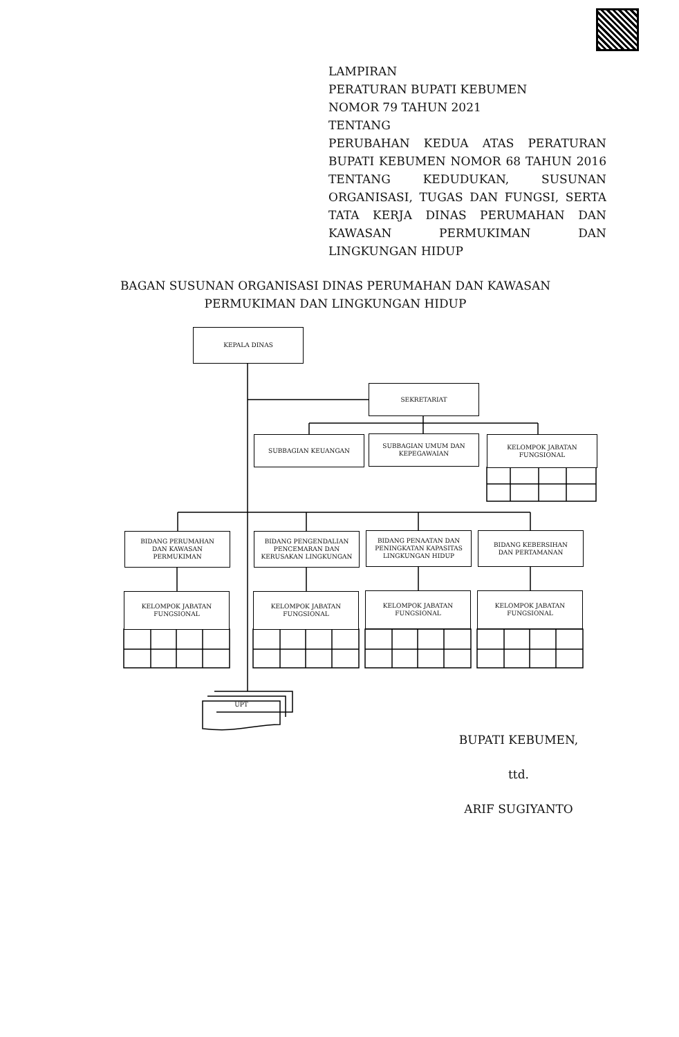LAMPIRAN
PERATURAN BUPATI KEBUMEN
NOMOR 79 TAHUN 2021
TENTANG
PERUBAHAN KEDUA ATAS PERATURAN BUPATI KEBUMEN NOMOR 68 TAHUN 2016 TENTANG KEDUDUKAN, SUSUNAN ORGANISASI, TUGAS DAN FUNGSI, SERTA TATA KERJA DINAS PERUMAHAN DAN KAWASAN PERMUKIMAN DAN LINGKUNGAN HIDUP
BAGAN SUSUNAN ORGANISASI DINAS PERUMAHAN DAN KAWASAN PERMUKIMAN DAN LINGKUNGAN HIDUP
KEPALA DINAS
SEKRETARIAT
SUBBAGIAN KEUANGAN
SUBBAGIAN UMUM DAN
KEPEGAWAIAN
KELOMPOK JABATAN
FUNGSIONAL
BIDANG PERUMAHAN
DAN KAWASAN
PERMUKIMAN
BIDANG PENGENDALIAN
PENCEMARAN DAN
KERUSAKAN LINGKUNGAN
BIDANG PENAATAN DAN
PENINGKATAN KAPASITAS
LINGKUNGAN HIDUP
BIDANG KEBERSIHAN
DAN PERTAMANAN
KELOMPOK JABATAN
FUNGSIONAL
KELOMPOK JABATAN
FUNGSIONAL
KELOMPOK JABATAN
FUNGSIONAL
KELOMPOK JABATAN
FUNGSIONAL
UPT
BUPATI KEBUMEN,
ttd.
ARIF SUGIYANTO